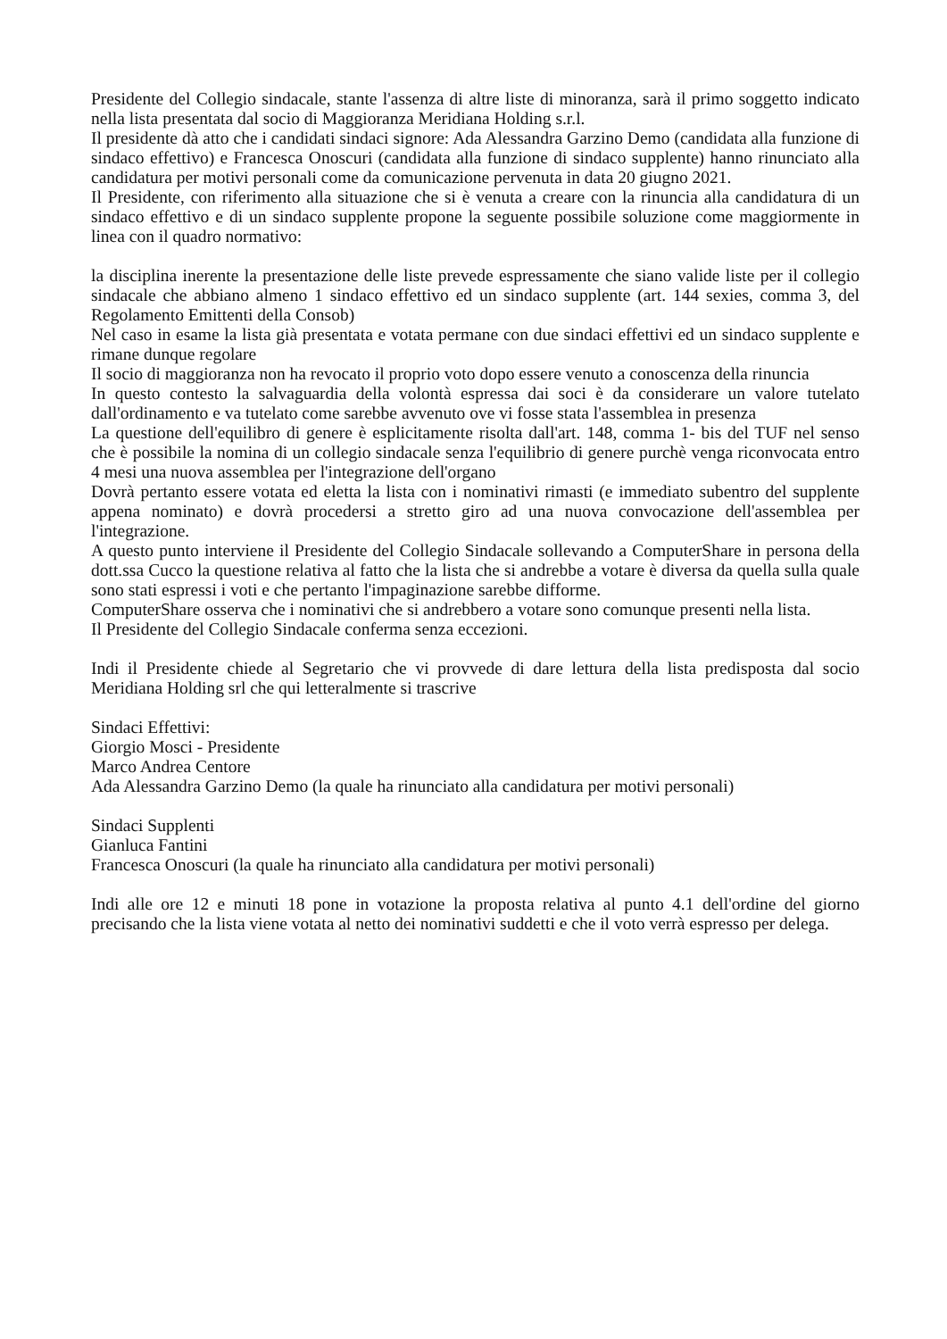Presidente del Collegio sindacale, stante l'assenza di altre liste di minoranza, sarà il primo soggetto indicato nella lista presentata dal socio di Maggioranza Meridiana Holding s.r.l.
Il presidente dà atto che i candidati sindaci signore: Ada Alessandra Garzino Demo (candidata alla funzione di sindaco effettivo) e Francesca Onoscuri (candidata alla funzione di sindaco supplente) hanno rinunciato alla candidatura per motivi personali come da comunicazione pervenuta in data 20 giugno 2021.
Il Presidente, con riferimento alla situazione che si è venuta a creare con la rinuncia alla candidatura di un sindaco effettivo e di un sindaco supplente propone la seguente possibile soluzione come maggiormente in linea con il quadro normativo:
la disciplina inerente la presentazione delle liste prevede espressamente che siano valide liste per il collegio sindacale che abbiano almeno 1 sindaco effettivo ed un sindaco supplente (art. 144 sexies, comma 3, del Regolamento Emittenti della Consob)
Nel caso in esame la lista già presentata e votata permane con due sindaci effettivi ed un sindaco supplente e rimane dunque regolare
Il socio di maggioranza non ha revocato il proprio voto dopo essere venuto a conoscenza della rinuncia
In questo contesto la salvaguardia della volontà espressa dai soci è da considerare un valore tutelato dall'ordinamento e va tutelato come sarebbe avvenuto ove vi fosse stata l'assemblea in presenza
La questione dell'equilibro di genere è esplicitamente risolta dall'art. 148, comma 1- bis del TUF nel senso che è possibile la nomina di un collegio sindacale senza l'equilibrio di genere purchè venga riconvocata entro 4 mesi una nuova assemblea per l'integrazione dell'organo
Dovrà pertanto essere votata ed eletta la lista con i nominativi rimasti (e immediato subentro del supplente appena nominato) e dovrà procedersi a stretto giro ad una nuova convocazione dell'assemblea per l'integrazione.
A questo punto interviene il Presidente del Collegio Sindacale sollevando a ComputerShare in persona della dott.ssa Cucco la questione relativa al fatto che la lista che si andrebbe a votare è diversa da quella sulla quale sono stati espressi i voti e che pertanto l'impaginazione sarebbe difforme.
ComputerShare osserva che i nominativi che si andrebbero a votare sono comunque presenti nella lista.
Il Presidente del Collegio Sindacale conferma senza eccezioni.
Indi il Presidente chiede al Segretario che vi provvede di dare lettura della lista predisposta dal socio Meridiana Holding srl che qui letteralmente si trascrive
Sindaci Effettivi:
Giorgio Mosci - Presidente
Marco Andrea Centore
Ada Alessandra Garzino Demo (la quale ha rinunciato alla candidatura per motivi personali)
Sindaci Supplenti
Gianluca Fantini
Francesca Onoscuri (la quale ha rinunciato alla candidatura per motivi personali)
Indi alle ore 12 e minuti 18 pone in votazione la proposta relativa al punto 4.1 dell'ordine del giorno precisando che la lista viene votata al netto dei nominativi suddetti e che il voto verrà espresso per delega.